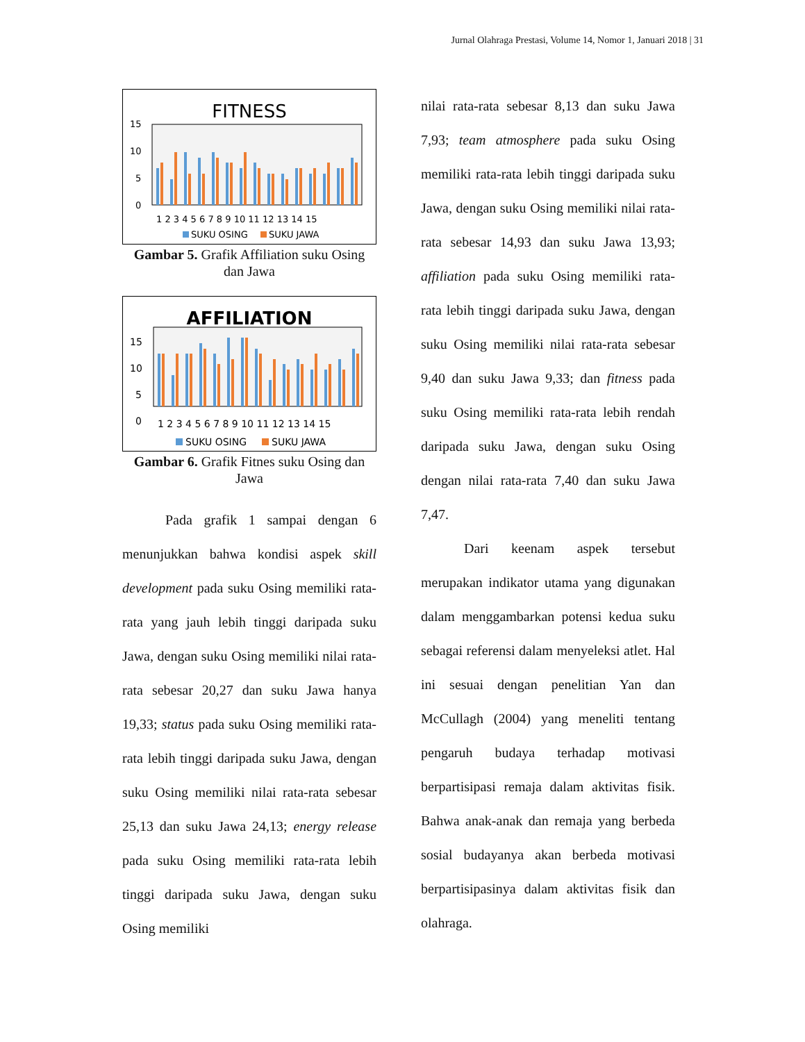Jurnal Olahraga Prestasi, Volume 14, Nomor 1, Januari 2018 | 31
FITNESS
15
10
5
0
1 2 3 4 5 6 7 8 9 10 11 12 13 14 15
SUKU OSING
SUKU JAWA
Gambar 5. Grafik Affiliation suku Osing dan Jawa
AFFILIATION
15
10
5
0
1 2 3 4 5 6 7 8 9 10 11 12 13 14 15
SUKU OSING
SUKU JAWA
Gambar 6. Grafik Fitnes suku Osing dan Jawa
Pada grafik 1 sampai dengan 6 menunjukkan bahwa kondisi aspek skill development pada suku Osing memiliki rata-rata yang jauh lebih tinggi daripada suku Jawa, dengan suku Osing memiliki nilai rata-rata sebesar 20,27 dan suku Jawa hanya 19,33; status pada suku Osing memiliki rata-rata lebih tinggi daripada suku Jawa, dengan suku Osing memiliki nilai rata-rata sebesar 25,13 dan suku Jawa 24,13; energy release pada suku Osing memiliki rata-rata lebih tinggi daripada suku Jawa, dengan suku Osing memiliki
nilai rata-rata sebesar 8,13 dan suku Jawa 7,93; team atmosphere pada suku Osing memiliki rata-rata lebih tinggi daripada suku Jawa, dengan suku Osing memiliki nilai rata-rata sebesar 14,93 dan suku Jawa 13,93; affiliation pada suku Osing memiliki rata-rata lebih tinggi daripada suku Jawa, dengan suku Osing memiliki nilai rata-rata sebesar 9,40 dan suku Jawa 9,33; dan fitness pada suku Osing memiliki rata-rata lebih rendah daripada suku Jawa, dengan suku Osing dengan nilai rata-rata 7,40 dan suku Jawa 7,47.
Dari keenam aspek tersebut merupakan indikator utama yang digunakan dalam menggambarkan potensi kedua suku sebagai referensi dalam menyeleksi atlet. Hal ini sesuai dengan penelitian Yan dan McCullagh (2004) yang meneliti tentang pengaruh budaya terhadap motivasi berpartisipasi remaja dalam aktivitas fisik. Bahwa anak-anak dan remaja yang berbeda sosial budayanya akan berbeda motivasi berpartisipasinya dalam aktivitas fisik dan olahraga.